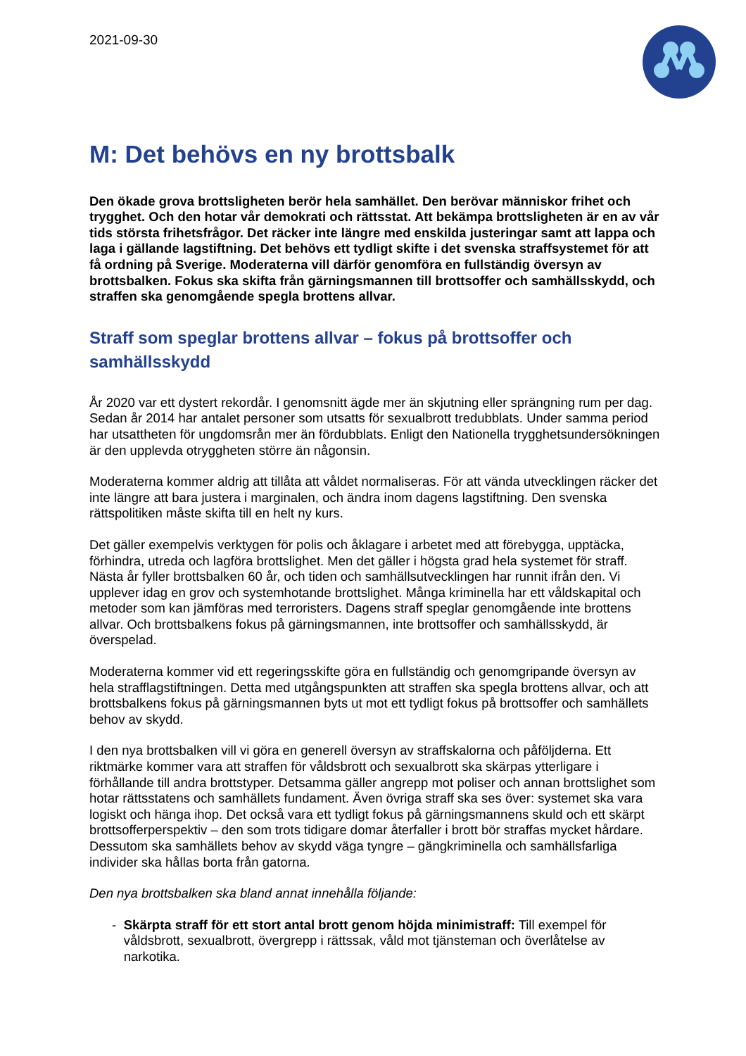2021-09-30
M: Det behövs en ny brottsbalk
Den ökade grova brottsligheten berör hela samhället. Den berövar människor frihet och trygghet. Och den hotar vår demokrati och rättsstat. Att bekämpa brottsligheten är en av vår tids största frihetsfrågor. Det räcker inte längre med enskilda justeringar samt att lappa och laga i gällande lagstiftning. Det behövs ett tydligt skifte i det svenska straffsystemet för att få ordning på Sverige. Moderaterna vill därför genomföra en fullständig översyn av brottsbalken. Fokus ska skifta från gärningsmannen till brottsoffer och samhällsskydd, och straffen ska genomgående spegla brottens allvar.
Straff som speglar brottens allvar – fokus på brottsoffer och samhällsskydd
År 2020 var ett dystert rekordår. I genomsnitt ägde mer än skjutning eller sprängning rum per dag. Sedan år 2014 har antalet personer som utsatts för sexualbrott tredubblats. Under samma period har utsattheten för ungdomsrån mer än fördubblats. Enligt den Nationella trygghetsundersökningen är den upplevda otryggheten större än någonsin.
Moderaterna kommer aldrig att tillåta att våldet normaliseras. För att vända utvecklingen räcker det inte längre att bara justera i marginalen, och ändra inom dagens lagstiftning. Den svenska rättspolitiken måste skifta till en helt ny kurs.
Det gäller exempelvis verktygen för polis och åklagare i arbetet med att förebygga, upptäcka, förhindra, utreda och lagföra brottslighet. Men det gäller i högsta grad hela systemet för straff. Nästa år fyller brottsbalken 60 år, och tiden och samhällsutvecklingen har runnit ifrån den. Vi upplever idag en grov och systemhotande brottslighet. Många kriminella har ett våldskapital och metoder som kan jämföras med terroristers. Dagens straff speglar genomgående inte brottens allvar. Och brottsbalkens fokus på gärningsmannen, inte brottsoffer och samhällsskydd, är överspelad.
Moderaterna kommer vid ett regeringsskifte göra en fullständig och genomgripande översyn av hela strafflagstiftningen. Detta med utgångspunkten att straffen ska spegla brottens allvar, och att brottsbalkens fokus på gärningsmannen byts ut mot ett tydligt fokus på brottsoffer och samhällets behov av skydd.
I den nya brottsbalken vill vi göra en generell översyn av straffskalorna och påföljderna. Ett riktmärke kommer vara att straffen för våldsbrott och sexualbrott ska skärpas ytterligare i förhållande till andra brottstyper. Detsamma gäller angrepp mot poliser och annan brottslighet som hotar rättsstatens och samhällets fundament. Även övriga straff ska ses över: systemet ska vara logiskt och hänga ihop. Det också vara ett tydligt fokus på gärningsmannens skuld och ett skärpt brottsofferperspektiv – den som trots tidigare domar återfaller i brott bör straffas mycket hårdare. Dessutom ska samhällets behov av skydd väga tyngre – gängkriminella och samhällsfarliga individer ska hållas borta från gatorna.
Den nya brottsbalken ska bland annat innehålla följande:
- Skärpta straff för ett stort antal brott genom höjda minimistraff: Till exempel för våldsbrott, sexualbrott, övergrepp i rättssak, våld mot tjänsteman och överlåtelse av narkotika.